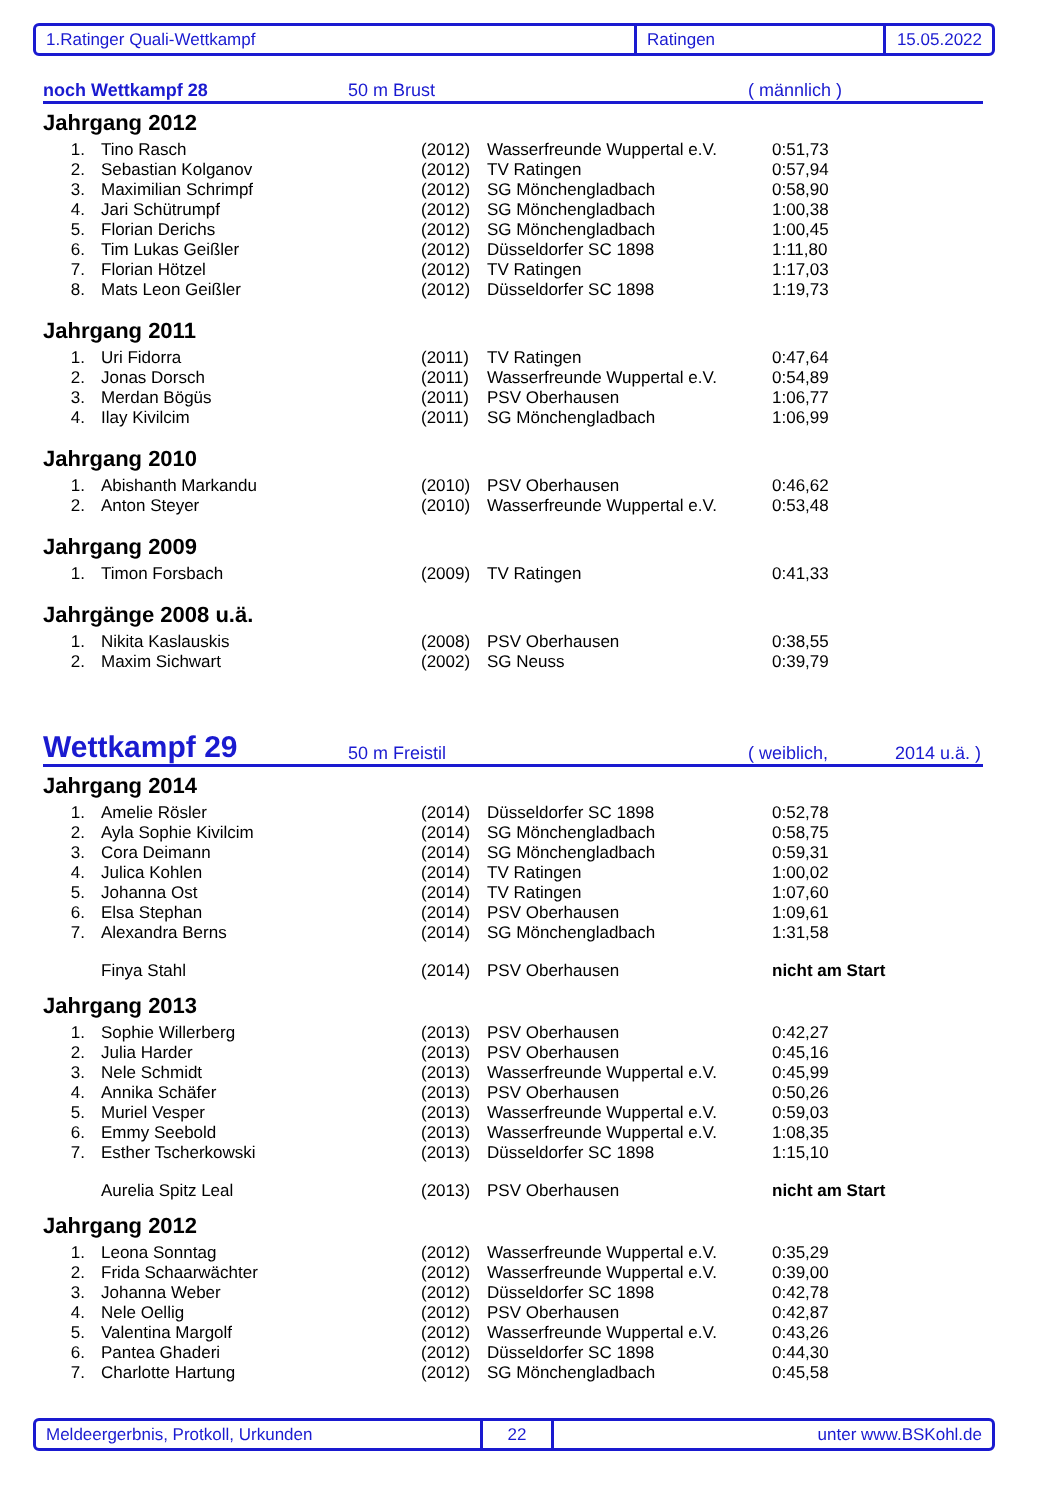1.Ratinger Quali-Wettkampf Ratingen 15.05.2022
noch Wettkampf 28 50 m Brust ( männlich )
Jahrgang 2012
| 1. | Tino Rasch | (2012) | Wasserfreunde Wuppertal e.V. | 0:51,73 |
| 2. | Sebastian Kolganov | (2012) | TV Ratingen | 0:57,94 |
| 3. | Maximilian Schrimpf | (2012) | SG Mönchengladbach | 0:58,90 |
| 4. | Jari Schütrumpf | (2012) | SG Mönchengladbach | 1:00,38 |
| 5. | Florian Derichs | (2012) | SG Mönchengladbach | 1:00,45 |
| 6. | Tim Lukas Geißler | (2012) | Düsseldorfer SC 1898 | 1:11,80 |
| 7. | Florian Hötzel | (2012) | TV Ratingen | 1:17,03 |
| 8. | Mats Leon Geißler | (2012) | Düsseldorfer SC 1898 | 1:19,73 |
Jahrgang 2011
| 1. | Uri Fidorra | (2011) | TV Ratingen | 0:47,64 |
| 2. | Jonas Dorsch | (2011) | Wasserfreunde Wuppertal e.V. | 0:54,89 |
| 3. | Merdan Bögüs | (2011) | PSV Oberhausen | 1:06,77 |
| 4. | Ilay Kivilcim | (2011) | SG Mönchengladbach | 1:06,99 |
Jahrgang 2010
| 1. | Abishanth Markandu | (2010) | PSV Oberhausen | 0:46,62 |
| 2. | Anton Steyer | (2010) | Wasserfreunde Wuppertal e.V. | 0:53,48 |
Jahrgang 2009
| 1. | Timon Forsbach | (2009) | TV Ratingen | 0:41,33 |
Jahrgänge 2008 u.ä.
| 1. | Nikita Kaslauskis | (2008) | PSV Oberhausen | 0:38,55 |
| 2. | Maxim Sichwart | (2002) | SG Neuss | 0:39,79 |
Wettkampf 29 50 m Freistil ( weiblich, 2014 u.ä. )
Jahrgang 2014
| 1. | Amelie Rösler | (2014) | Düsseldorfer SC 1898 | 0:52,78 |
| 2. | Ayla Sophie Kivilcim | (2014) | SG Mönchengladbach | 0:58,75 |
| 3. | Cora Deimann | (2014) | SG Mönchengladbach | 0:59,31 |
| 4. | Julica Kohlen | (2014) | TV Ratingen | 1:00,02 |
| 5. | Johanna Ost | (2014) | TV Ratingen | 1:07,60 |
| 6. | Elsa Stephan | (2014) | PSV Oberhausen | 1:09,61 |
| 7. | Alexandra Berns | (2014) | SG Mönchengladbach | 1:31,58 |
| | Finya Stahl | (2014) | PSV Oberhausen | nicht am Start |
Jahrgang 2013
| 1. | Sophie Willerberg | (2013) | PSV Oberhausen | 0:42,27 |
| 2. | Julia Harder | (2013) | PSV Oberhausen | 0:45,16 |
| 3. | Nele Schmidt | (2013) | Wasserfreunde Wuppertal e.V. | 0:45,99 |
| 4. | Annika Schäfer | (2013) | PSV Oberhausen | 0:50,26 |
| 5. | Muriel Vesper | (2013) | Wasserfreunde Wuppertal e.V. | 0:59,03 |
| 6. | Emmy Seebold | (2013) | Wasserfreunde Wuppertal e.V. | 1:08,35 |
| 7. | Esther Tscherkowski | (2013) | Düsseldorfer SC 1898 | 1:15,10 |
| | Aurelia Spitz Leal | (2013) | PSV Oberhausen | nicht am Start |
Jahrgang 2012
| 1. | Leona Sonntag | (2012) | Wasserfreunde Wuppertal e.V. | 0:35,29 |
| 2. | Frida Schaarwächter | (2012) | Wasserfreunde Wuppertal e.V. | 0:39,00 |
| 3. | Johanna Weber | (2012) | Düsseldorfer SC 1898 | 0:42,78 |
| 4. | Nele Oellig | (2012) | PSV Oberhausen | 0:42,87 |
| 5. | Valentina Margolf | (2012) | Wasserfreunde Wuppertal e.V. | 0:43,26 |
| 6. | Pantea Ghaderi | (2012) | Düsseldorfer SC 1898 | 0:44,30 |
| 7. | Charlotte Hartung | (2012) | SG Mönchengladbach | 0:45,58 |
Meldeergerbnis, Protkoll, Urkunden 22 unter www.BSKohl.de